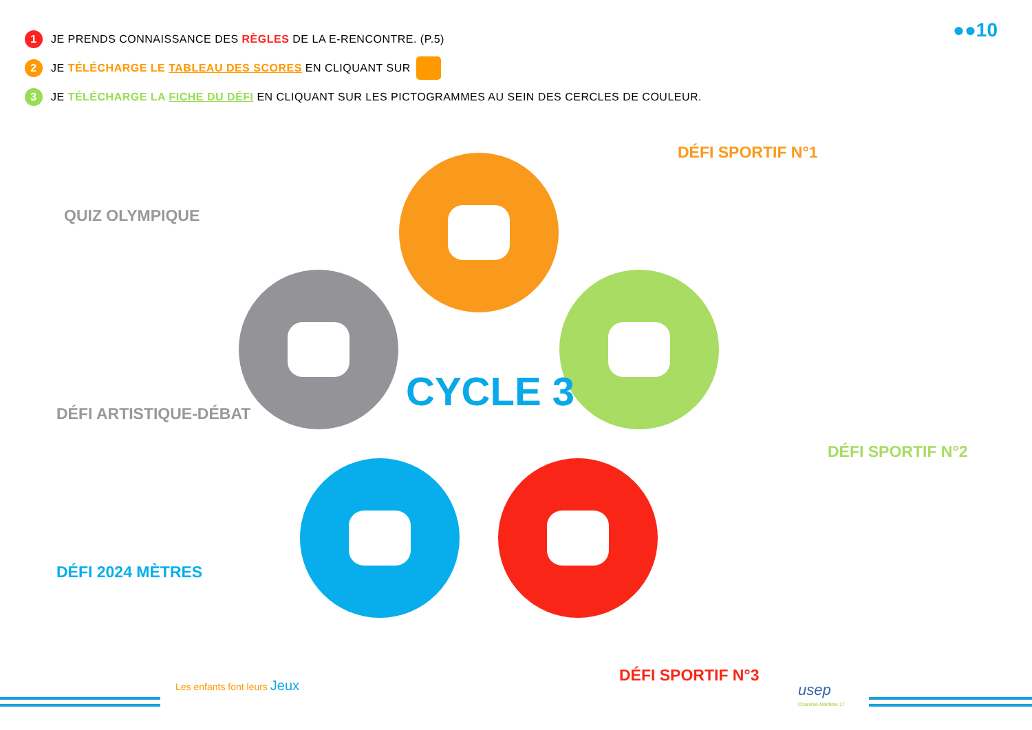1 JE PRENDS CONNAISSANCE DES RÈGLES DE LA E-RENCONTRE. (P.5)
2 JE TÉLÉCHARGE LE TABLEAU DES SCORES EN CLIQUANT SUR
3 JE TÉLÉCHARGE LA FICHE DU DÉFI EN CLIQUANT SUR LES PICTOGRAMMES AU SEIN DES CERCLES DE COULEUR.
●●10
CYCLE 3
DÉFI SPORTIF N°1
QUIZ OLYMPIQUE
DÉFI ARTISTIQUE-DÉBAT
DÉFI SPORTIF N°2
DÉFI 2024 MÈTRES
DÉFI SPORTIF N°3
Les enfants font leurs Jeux usep
Charente-Maritime 17